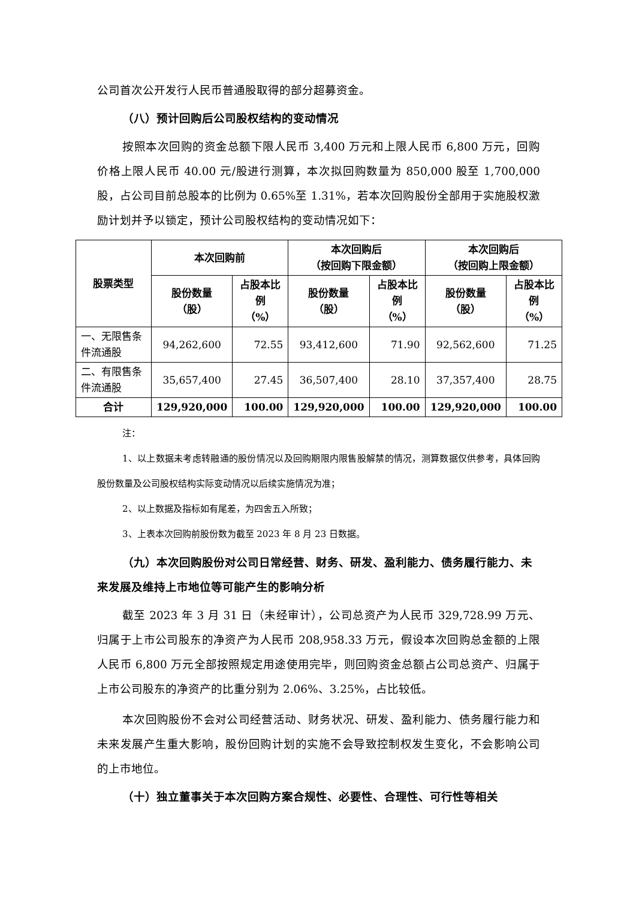公司首次公开发行人民币普通股取得的部分超募资金。
（八）预计回购后公司股权结构的变动情况
按照本次回购的资金总额下限人民币 3,400 万元和上限人民币 6,800 万元，回购价格上限人民币 40.00 元/股进行测算，本次拟回购数量为 850,000 股至 1,700,000 股，占公司目前总股本的比例为 0.65%至 1.31%，若本次回购股份全部用于实施股权激励计划并予以锁定，预计公司股权结构的变动情况如下：
| 股票类型 | 本次回购前 | | 本次回购后 （按回购下限金额） | | 本次回购后 （按回购上限金额） | |
| --- | --- | --- | --- | --- | --- | --- |
| | 股份数量 （股） | 占股本比例 （%） | 股份数量 （股） | 占股本比例 （%） | 股份数量 （股） | 占股本比例 （%） |
| 一、无限售条件流通股 | 94,262,600 | 72.55 | 93,412,600 | 71.90 | 92,562,600 | 71.25 |
| 二、有限售条件流通股 | 35,657,400 | 27.45 | 36,507,400 | 28.10 | 37,357,400 | 28.75 |
| 合计 | 129,920,000 | 100.00 | 129,920,000 | 100.00 | 129,920,000 | 100.00 |
注：
1、以上数据未考虑转融通的股份情况以及回购期限内限售股解禁的情况，测算数据仅供参考，具体回购股份数量及公司股权结构实际变动情况以后续实施情况为准；
2、以上数据及指标如有尾差，为四舍五入所致；
3、上表本次回购前股份数为截至 2023 年 8 月 23 日数据。
（九）本次回购股份对公司日常经营、财务、研发、盈利能力、债务履行能力、未来发展及维持上市地位等可能产生的影响分析
截至 2023 年 3 月 31 日（未经审计），公司总资产为人民币 329,728.99 万元、归属于上市公司股东的净资产为人民币 208,958.33 万元，假设本次回购总金额的上限人民币 6,800 万元全部按照规定用途使用完毕，则回购资金总额占公司总资产、归属于上市公司股东的净资产的比重分别为 2.06%、3.25%，占比较低。
本次回购股份不会对公司经营活动、财务状况、研发、盈利能力、债务履行能力和未来发展产生重大影响，股份回购计划的实施不会导致控制权发生变化，不会影响公司的上市地位。
（十）独立董事关于本次回购方案合规性、必要性、合理性、可行性等相关